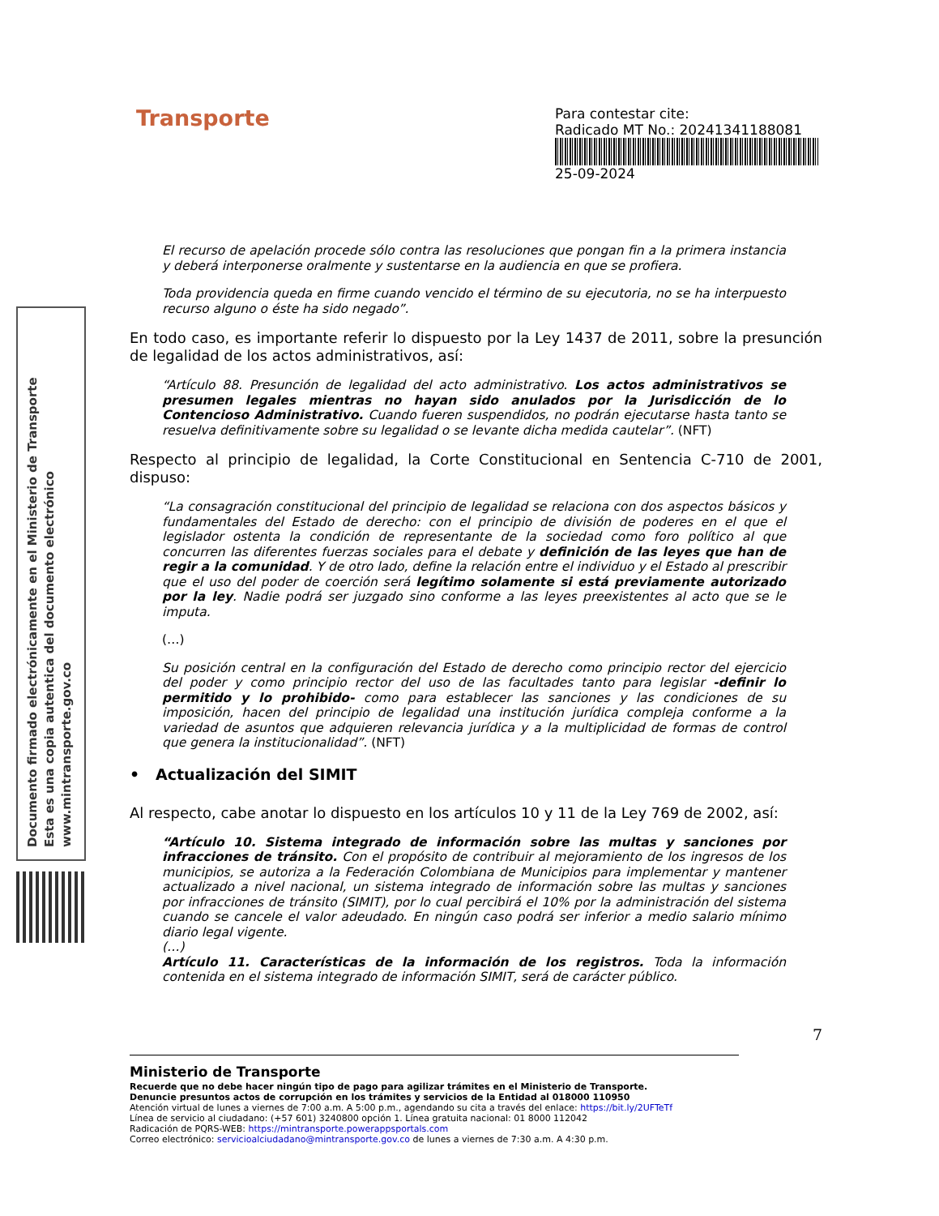Documento firmado electrónicamente en el Ministerio de Transporte
Esta es una copia autentica del documento electrónico
www.mintransporte.gov.co
Transporte
Para contestar cite:
Radicado MT No.: 20241341188081
25-09-2024
El recurso de apelación procede sólo contra las resoluciones que pongan fin a la primera instancia y deberá interponerse oralmente y sustentarse en la audiencia en que se profiera.
Toda providencia queda en firme cuando vencido el término de su ejecutoria, no se ha interpuesto recurso alguno o éste ha sido negado”.
En todo caso, es importante referir lo dispuesto por la Ley 1437 de 2011, sobre la presunción de legalidad de los actos administrativos, así:
“Artículo 88. Presunción de legalidad del acto administrativo. Los actos administrativos se presumen legales mientras no hayan sido anulados por la Jurisdicción de lo Contencioso Administrativo. Cuando fueren suspendidos, no podrán ejecutarse hasta tanto se resuelva definitivamente sobre su legalidad o se levante dicha medida cautelar”. (NFT)
Respecto al principio de legalidad, la Corte Constitucional en Sentencia C-710 de 2001, dispuso:
“La consagración constitucional del principio de legalidad se relaciona con dos aspectos básicos y fundamentales del Estado de derecho: con el principio de división de poderes en el que el legislador ostenta la condición de representante de la sociedad como foro político al que concurren las diferentes fuerzas sociales para el debate y definición de las leyes que han de regir a la comunidad. Y de otro lado, define la relación entre el individuo y el Estado al prescribir que el uso del poder de coerción será legítimo solamente si está previamente autorizado por la ley. Nadie podrá ser juzgado sino conforme a las leyes preexistentes al acto que se le imputa.
(…)
Su posición central en la configuración del Estado de derecho como principio rector del ejercicio del poder y como principio rector del uso de las facultades tanto para legislar -definir lo permitido y lo prohibido- como para establecer las sanciones y las condiciones de su imposición, hacen del principio de legalidad una institución jurídica compleja conforme a la variedad de asuntos que adquieren relevancia jurídica y a la multiplicidad de formas de control que genera la institucionalidad”. (NFT)
• Actualización del SIMIT
Al respecto, cabe anotar lo dispuesto en los artículos 10 y 11 de la Ley 769 de 2002, así:
“Artículo 10. Sistema integrado de información sobre las multas y sanciones por infracciones de tránsito. Con el propósito de contribuir al mejoramiento de los ingresos de los municipios, se autoriza a la Federación Colombiana de Municipios para implementar y mantener actualizado a nivel nacional, un sistema integrado de información sobre las multas y sanciones por infracciones de tránsito (SIMIT), por lo cual percibirá el 10% por la administración del sistema cuando se cancele el valor adeudado. En ningún caso podrá ser inferior a medio salario mínimo diario legal vigente.
(…)
Artículo 11. Características de la información de los registros. Toda la información contenida en el sistema integrado de información SIMIT, será de carácter público.
7
Ministerio de Transporte
Recuerde que no debe hacer ningún tipo de pago para agilizar trámites en el Ministerio de Transporte.
Denuncie presuntos actos de corrupción en los trámites y servicios de la Entidad al 018000 110950
Atención virtual de lunes a viernes de 7:00 a.m. A 5:00 p.m., agendando su cita a través del enlace: https://bit.ly/2UFTeTf
Línea de servicio al ciudadano: (+57 601) 3240800 opción 1. Línea gratuita nacional: 01 8000 112042
Radicación de PQRS-WEB: https://mintransporte.powerappsportals.com
Correo electrónico: servicioalciudadano@mintransporte.gov.co de lunes a viernes de 7:30 a.m. A 4:30 p.m.